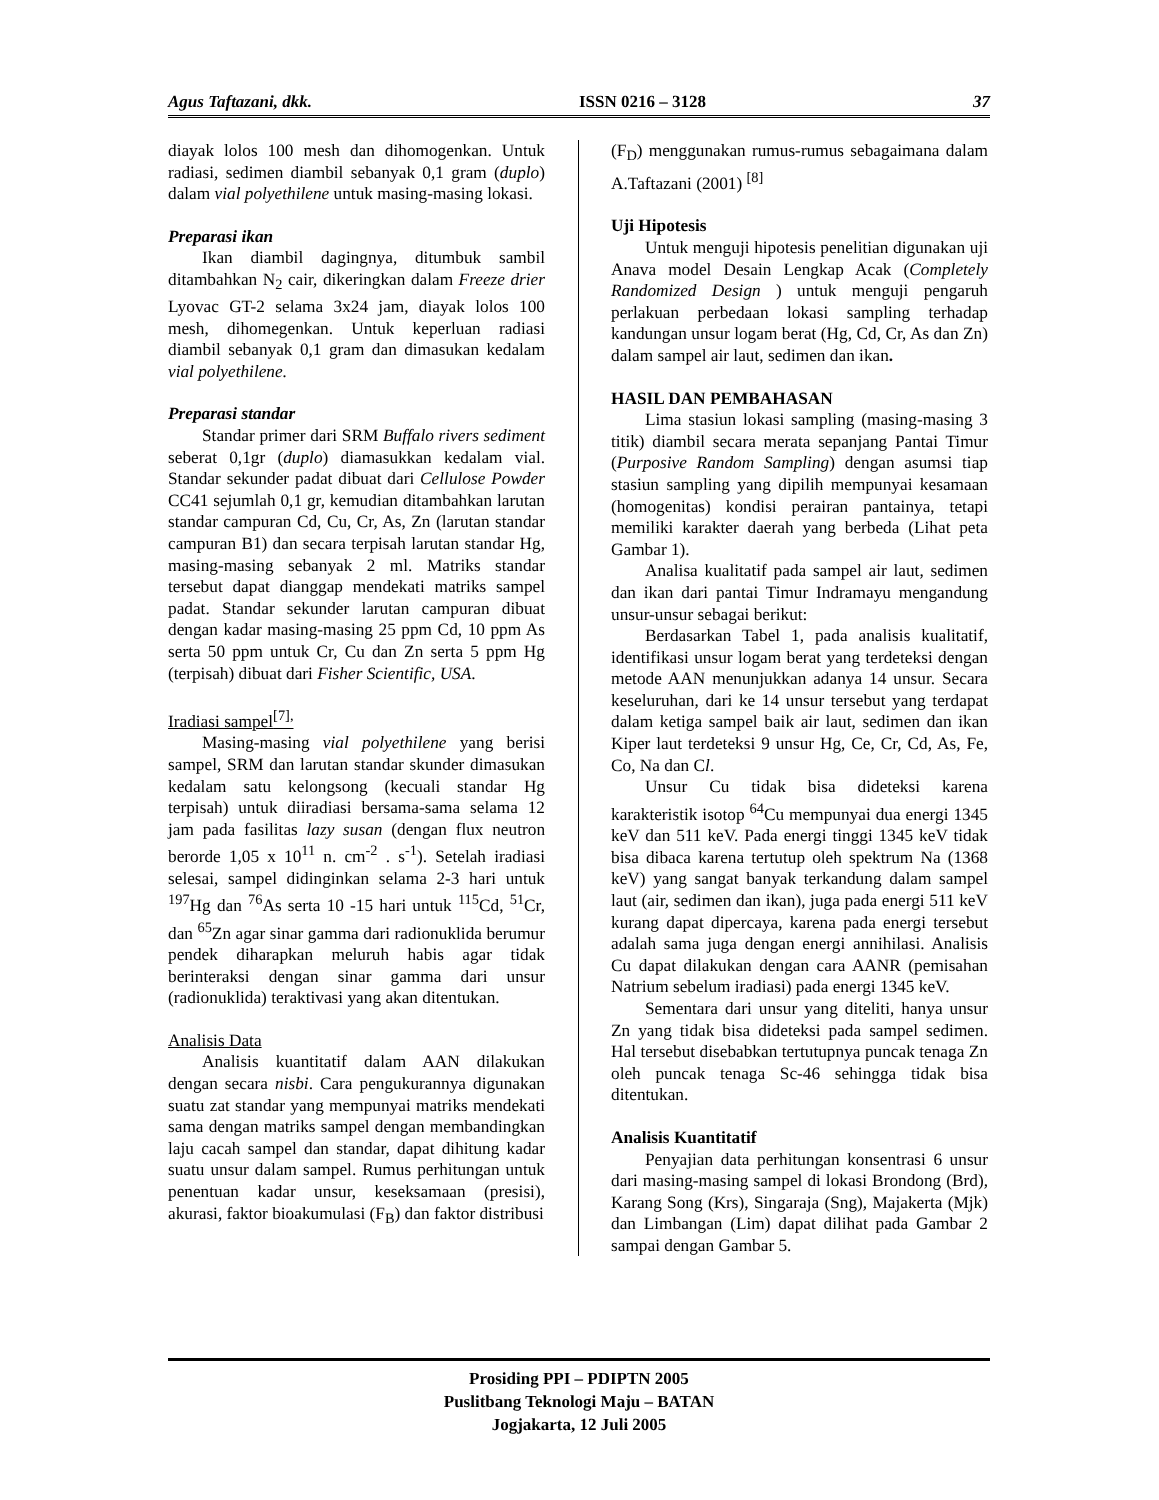Agus Taftazani, dkk. ISSN 0216 – 3128 37
diayak lolos 100 mesh dan dihomogenkan. Untuk radiasi, sedimen diambil sebanyak 0,1 gram (duplo) dalam vial polyethilene untuk masing-masing lokasi.
Preparasi ikan
Ikan diambil dagingnya, ditumbuk sambil ditambahkan N<sub>2</sub> cair, dikeringkan dalam Freeze drier Lyovac GT-2 selama 3x24 jam, diayak lolos 100 mesh, dihomegenkan. Untuk keperluan radiasi diambil sebanyak 0,1 gram dan dimasukan kedalam vial polyethilene.
Preparasi standar
Standar primer dari SRM Buffalo rivers sediment seberat 0,1gr (duplo) diamasukkan kedalam vial. Standar sekunder padat dibuat dari Cellulose Powder CC41 sejumlah 0,1 gr, kemudian ditambahkan larutan standar campuran Cd, Cu, Cr, As, Zn (larutan standar campuran B1) dan secara terpisah larutan standar Hg, masing-masing sebanyak 2 ml. Matriks standar tersebut dapat dianggap mendekati matriks sampel padat. Standar sekunder larutan campuran dibuat dengan kadar masing-masing 25 ppm Cd, 10 ppm As serta 50 ppm untuk Cr, Cu dan Zn serta 5 ppm Hg (terpisah) dibuat dari Fisher Scientific, USA.
Iradiasi sampel<sup>[7],</sup>
Masing-masing vial polyethilene yang berisi sampel, SRM dan larutan standar skunder dimasukan kedalam satu kelongsong (kecuali standar Hg terpisah) untuk diiradiasi bersama-sama selama 12 jam pada fasilitas lazy susan (dengan flux neutron berorde 1,05 x 10<sup>11</sup> n. cm<sup>-2</sup> . s<sup>-1</sup>). Setelah iradiasi selesai, sampel didinginkan selama 2-3 hari untuk <sup>197</sup>Hg dan <sup>76</sup>As serta 10 -15 hari untuk <sup>115</sup>Cd, <sup>51</sup>Cr, dan <sup>65</sup>Zn agar sinar gamma dari radionuklida berumur pendek diharapkan meluruh habis agar tidak berinteraksi dengan sinar gamma dari unsur (radionuklida) teraktivasi yang akan ditentukan.
Analisis Data
Analisis kuantitatif dalam AAN dilakukan dengan secara nisbi. Cara pengukurannya digunakan suatu zat standar yang mempunyai matriks mendekati sama dengan matriks sampel dengan membandingkan laju cacah sampel dan standar, dapat dihitung kadar suatu unsur dalam sampel. Rumus perhitungan untuk penentuan kadar unsur, keseksamaan (presisi), akurasi, faktor bioakumulasi (F<sub>B</sub>) dan faktor distribusi
(F<sub>D</sub>) menggunakan rumus-rumus sebagaimana dalam A.Taftazani (2001) <sup>[8]</sup>
Uji Hipotesis
Untuk menguji hipotesis penelitian digunakan uji Anava model Desain Lengkap Acak (Completely Randomized Design ) untuk menguji pengaruh perlakuan perbedaan lokasi sampling terhadap kandungan unsur logam berat (Hg, Cd, Cr, As dan Zn) dalam sampel air laut, sedimen dan ikan.
HASIL DAN PEMBAHASAN
Lima stasiun lokasi sampling (masing-masing 3 titik) diambil secara merata sepanjang Pantai Timur (Purposive Random Sampling) dengan asumsi tiap stasiun sampling yang dipilih mempunyai kesamaan (homogenitas) kondisi perairan pantainya, tetapi memiliki karakter daerah yang berbeda (Lihat peta Gambar 1).
Analisa kualitatif pada sampel air laut, sedimen dan ikan dari pantai Timur Indramayu mengandung unsur-unsur sebagai berikut:
Berdasarkan Tabel 1, pada analisis kualitatif, identifikasi unsur logam berat yang terdeteksi dengan metode AAN menunjukkan adanya 14 unsur. Secara keseluruhan, dari ke 14 unsur tersebut yang terdapat dalam ketiga sampel baik air laut, sedimen dan ikan Kiper laut terdeteksi 9 unsur Hg, Ce, Cr, Cd, As, Fe, Co, Na dan Cl.
Unsur Cu tidak bisa dideteksi karena karakteristik isotop <sup>64</sup>Cu mempunyai dua energi 1345 keV dan 511 keV. Pada energi tinggi 1345 keV tidak bisa dibaca karena tertutup oleh spektrum Na (1368 keV) yang sangat banyak terkandung dalam sampel laut (air, sedimen dan ikan), juga pada energi 511 keV kurang dapat dipercaya, karena pada energi tersebut adalah sama juga dengan energi annihilasi. Analisis Cu dapat dilakukan dengan cara AANR (pemisahan Natrium sebelum iradiasi) pada energi 1345 keV.
Sementara dari unsur yang diteliti, hanya unsur Zn yang tidak bisa dideteksi pada sampel sedimen. Hal tersebut disebabkan tertutupnya puncak tenaga Zn oleh puncak tenaga Sc-46 sehingga tidak bisa ditentukan.
Analisis Kuantitatif
Penyajian data perhitungan konsentrasi 6 unsur dari masing-masing sampel di lokasi Brondong (Brd), Karang Song (Krs), Singaraja (Sng), Majakerta (Mjk) dan Limbangan (Lim) dapat dilihat pada Gambar 2 sampai dengan Gambar 5.
Prosiding PPI – PDIPTN 2005
Puslitbang Teknologi Maju – BATAN
Jogjakarta, 12 Juli 2005